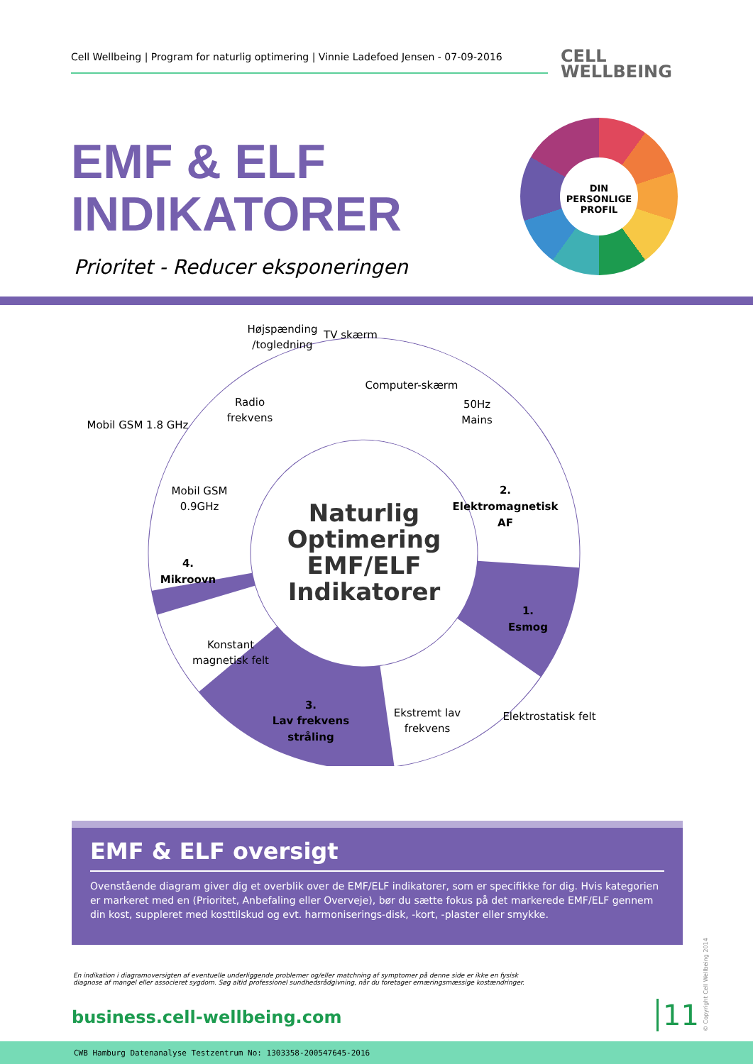Cell Wellbeing | Program for naturlig optimering | Vinnie Ladefoed Jensen - 07-09-2016
CELL
WELLBEING
EMF & ELF
INDIKATORER
Prioritet - Reducer eksponeringen
DIN
PERSONLIGE
PROFIL
Højspænding
/togledning
TV skærm
Computer-skærm
50Hz
Mains
Radio
frekvens
Mobil GSM 1.8 GHz
Mobil GSM
0.9GHz
2.
Elektromagnetisk
AF
4.
Mikroovn
1.
Esmog
Konstant
magnetisk felt
3.
Lav frekvens
stråling
Ekstremt lav
frekvens
Elektrostatisk felt
Naturlig
Optimering
EMF/ELF
Indikatorer
EMF & ELF oversigt
Ovenstående diagram giver dig et overblik over de EMF/ELF indikatorer, som er specifikke for dig. Hvis kategorien er markeret med en (Prioritet, Anbefaling eller Overveje), bør du sætte fokus på det markerede EMF/ELF gennem din kost, suppleret med kosttilskud og evt. harmoniserings-disk, -kort, -plaster eller smykke.
En indikation i diagramoversigten af eventuelle underliggende problemer og/eller matchning af symptomer på denne side er ikke en fysisk diagnose af mangel eller associeret sygdom. Søg altid professionel sundhedsrådgivning, når du foretager ernæringsmæssige kostændringer.
business.cell-wellbeing.com 11
© Copyright Cell Wellbeing 2014
CWB Hamburg Datenanalyse Testzentrum No: 1303358-200547645-2016